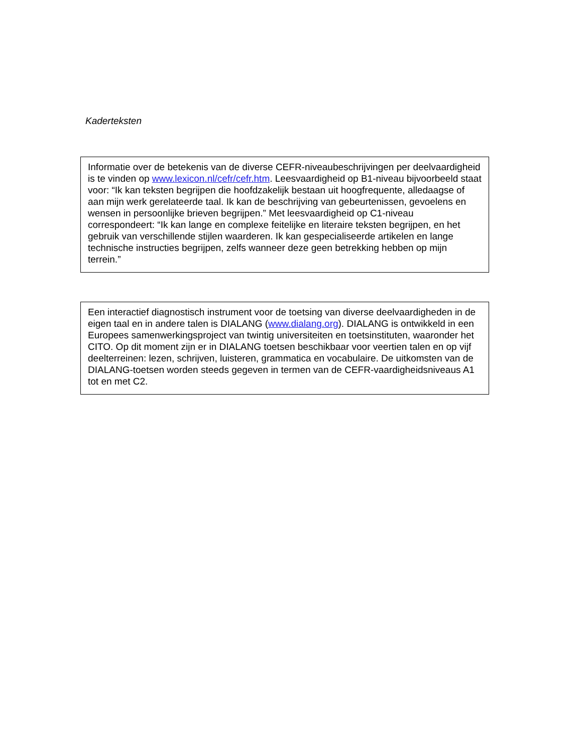Kaderteksten
Informatie over de betekenis van de diverse CEFR-niveaubeschrijvingen per deelvaardigheid is te vinden op www.lexicon.nl/cefr/cefr.htm. Leesvaardigheid op B1-niveau bijvoorbeeld staat voor: “Ik kan teksten begrijpen die hoofdzakelijk bestaan uit hoogfrequente, alledaagse of aan mijn werk gerelateerde taal. Ik kan de beschrijving van gebeurtenissen, gevoelens en wensen in persoonlijke brieven begrijpen.” Met leesvaardigheid op C1-niveau correspondeert: “Ik kan lange en complexe feitelijke en literaire teksten begrijpen, en het gebruik van verschillende stijlen waarderen. Ik kan gespecialiseerde artikelen en lange technische instructies begrijpen, zelfs wanneer deze geen betrekking hebben op mijn terrein.”
Een interactief diagnostisch instrument voor de toetsing van diverse deelvaardigheden in de eigen taal en in andere talen is DIALANG (www.dialang.org). DIALANG is ontwikkeld in een Europees samenwerkingsproject van twintig universiteiten en toetsinstituten, waaronder het CITO. Op dit moment zijn er in DIALANG toetsen beschikbaar voor veertien talen en op vijf deelterreinen: lezen, schrijven, luisteren, grammatica en vocabulaire. De uitkomsten van de DIALANG-toetsen worden steeds gegeven in termen van de CEFR-vaardigheidsniveaus A1 tot en met C2.